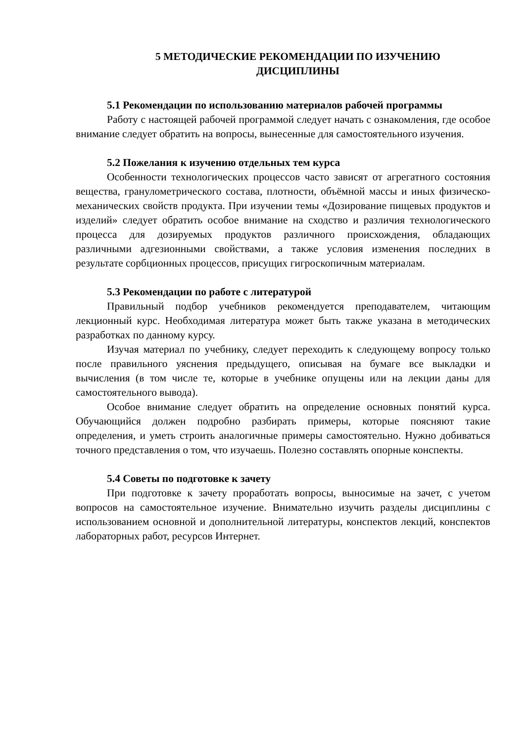5 МЕТОДИЧЕСКИЕ РЕКОМЕНДАЦИИ ПО ИЗУЧЕНИЮ
ДИСЦИПЛИНЫ
5.1 Рекомендации по использованию материалов рабочей програм­мы
Работу с настоящей рабочей программой следует начать с ознакомления, где особое внимание следует обратить на вопросы, вынесенные для самостоя­тельного изучения.
5.2 Пожелания к изучению отдельных тем курса
Особенности технологических процессов часто зависят от агрегатного состояния вещества, гранулометрического состава, плотности, объёмной мас­сы и иных физическо-механических свойств продукта. При изучении темы «Дозирование пищевых продуктов и изделий» следует обратить особое вни­мание на сходство и различия технологического процесса для дозируемых продуктов различного происхождения, обладающих различными адгезионны­ми свойствами, а также условия изменения последних в результате сорбцион­ных процессов, присущих гигроскопичным материалам.
5.3 Рекомендации по работе с литературой
Правильный подбор учебников рекомендуется преподавателем, читаю­щим лекционный курс. Необходимая литература может быть также указана в методических разработках по данному курсу.
Изучая материал по учебнику, следует переходить к следующему вопро­су только после правильного уяснения предыдущего, описывая на бумаге все выкладки и вычисления (в том числе те, которые в учебнике опущены или на лекции даны для самостоятельного вывода).
Особое внимание следует обратить на определение основных понятий курса. Обучающийся должен подробно разбирать примеры, которые поясняют такие определения, и уметь строить аналогичные примеры самостоятельно. Нужно добиваться точного представления о том, что изучаешь. Полезно со­ставлять опорные конспекты.
5.4 Советы по подготовке к зачету
При подготовке к зачету проработать вопросы, выносимые на зачет, с учетом вопросов на самостоятельное изучение. Внимательно изучить разделы дисциплины с использованием основной и дополнительной литературы, кон­спектов лекций, конспектов лабораторных работ, ресурсов Интернет.